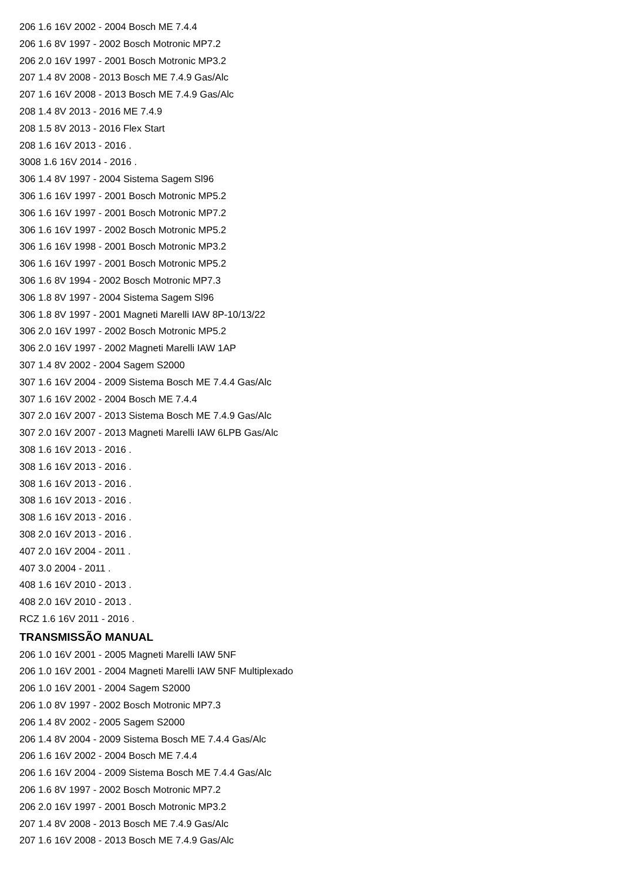206 1.6 16V 2002 - 2004 Bosch ME 7.4.4
206 1.6 8V 1997 - 2002 Bosch Motronic MP7.2
206 2.0 16V 1997 - 2001 Bosch Motronic MP3.2
207 1.4 8V 2008 - 2013 Bosch ME 7.4.9 Gas/Alc
207 1.6 16V 2008 - 2013 Bosch ME 7.4.9 Gas/Alc
208 1.4 8V 2013 - 2016 ME 7.4.9
208 1.5 8V 2013 - 2016 Flex Start
208 1.6 16V 2013 - 2016 .
3008 1.6 16V 2014 - 2016 .
306 1.4 8V 1997 - 2004 Sistema Sagem Sl96
306 1.6 16V 1997 - 2001 Bosch Motronic MP5.2
306 1.6 16V 1997 - 2001 Bosch Motronic MP7.2
306 1.6 16V 1997 - 2002 Bosch Motronic MP5.2
306 1.6 16V 1998 - 2001 Bosch Motronic MP3.2
306 1.6 16V 1997 - 2001 Bosch Motronic MP5.2
306 1.6 8V 1994 - 2002 Bosch Motronic MP7.3
306 1.8 8V 1997 - 2004 Sistema Sagem Sl96
306 1.8 8V 1997 - 2001 Magneti Marelli IAW 8P-10/13/22
306 2.0 16V 1997 - 2002 Bosch Motronic MP5.2
306 2.0 16V 1997 - 2002 Magneti Marelli IAW 1AP
307 1.4 8V 2002 - 2004 Sagem S2000
307 1.6 16V 2004 - 2009 Sistema Bosch ME 7.4.4 Gas/Alc
307 1.6 16V 2002 - 2004 Bosch ME 7.4.4
307 2.0 16V 2007 - 2013 Sistema Bosch ME 7.4.9 Gas/Alc
307 2.0 16V 2007 - 2013 Magneti Marelli IAW 6LPB Gas/Alc
308 1.6 16V 2013 - 2016 .
308 1.6 16V 2013 - 2016 .
308 1.6 16V 2013 - 2016 .
308 1.6 16V 2013 - 2016 .
308 1.6 16V 2013 - 2016 .
308 2.0 16V 2013 - 2016 .
407 2.0 16V 2004 - 2011 .
407 3.0 2004 - 2011 .
408 1.6 16V 2010 - 2013 .
408 2.0 16V 2010 - 2013 .
RCZ 1.6 16V 2011 - 2016 .
TRANSMISSÃO MANUAL
206 1.0 16V 2001 - 2005 Magneti Marelli IAW 5NF
206 1.0 16V 2001 - 2004 Magneti Marelli IAW 5NF Multiplexado
206 1.0 16V 2001 - 2004 Sagem S2000
206 1.0 8V 1997 - 2002 Bosch Motronic MP7.3
206 1.4 8V 2002 - 2005 Sagem S2000
206 1.4 8V 2004 - 2009 Sistema Bosch ME 7.4.4 Gas/Alc
206 1.6 16V 2002 - 2004 Bosch ME 7.4.4
206 1.6 16V 2004 - 2009 Sistema Bosch ME 7.4.4 Gas/Alc
206 1.6 8V 1997 - 2002 Bosch Motronic MP7.2
206 2.0 16V 1997 - 2001 Bosch Motronic MP3.2
207 1.4 8V 2008 - 2013 Bosch ME 7.4.9 Gas/Alc
207 1.6 16V 2008 - 2013 Bosch ME 7.4.9 Gas/Alc